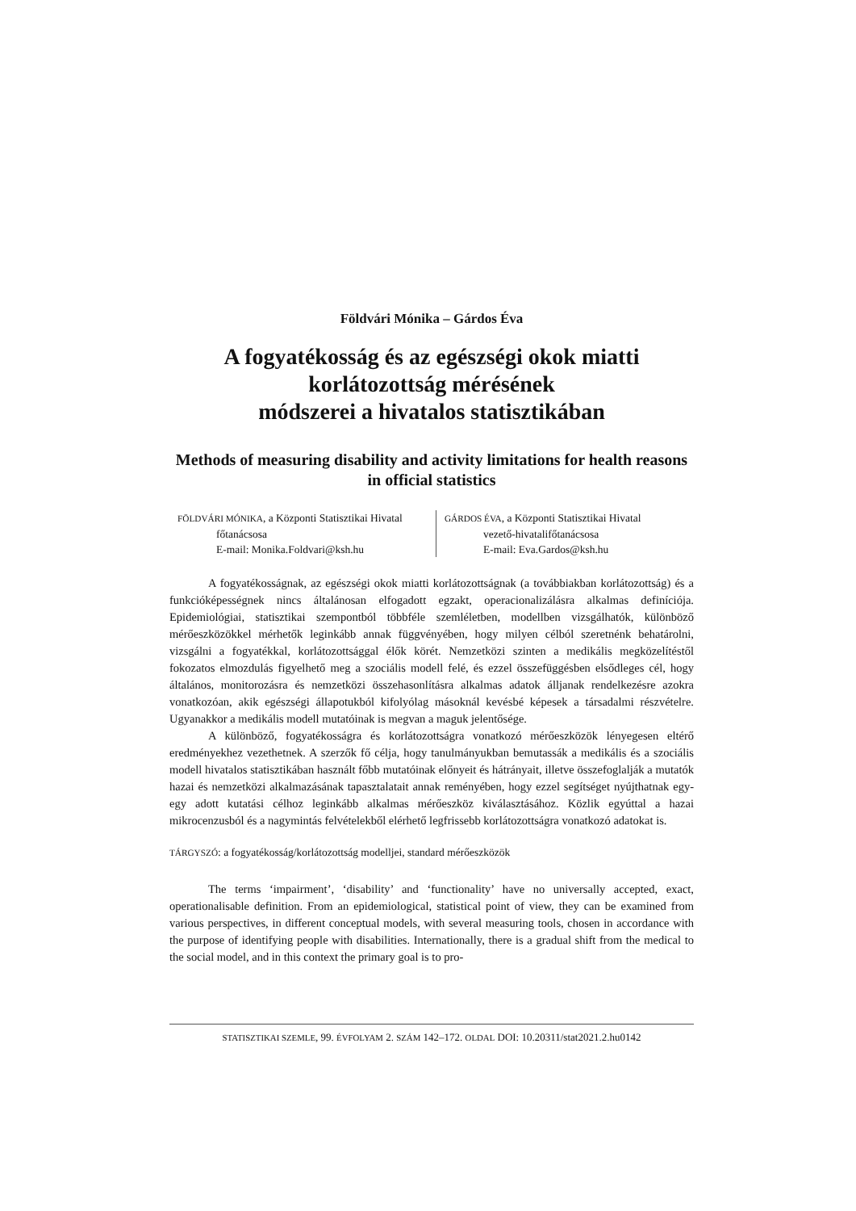Földvári Mónika – Gárdos Éva
A fogyatékosság és az egészségi okok miatti korlátozottság mérésének
módszerei a hivatalos statisztikában
Methods of measuring disability and activity limitations for health reasons in official statistics
FÖLDVÁRI MÓNIKA, a Központi Statisztikai Hivatal
főtanácsosa
E-mail: Monika.Foldvari@ksh.hu
GÁRDOS ÉVA, a Központi Statisztikai Hivatal
vezető-hivatalifőtanácsosa
E-mail: Eva.Gardos@ksh.hu
A fogyatékosságnak, az egészségi okok miatti korlátozottságnak (a továbbiakban korláto­zottság) és a funkcióképességnek nincs általánosan elfogadott egzakt, operacionalizálásra alkalmas definíciója. Epidemiológiai, statisztikai szempontból többféle szemléletben, modellben vizsgálha­tók, különböző mérőeszközökkel mérhetők leginkább annak függvényében, hogy milyen célból szeretnénk behatárolni, vizsgálni a fogyatékkal, korlátozottsággal élők körét. Nemzetközi szinten a medikális megközelítéstől fokozatos elmozdulás figyelhető meg a szociális modell felé, és ezzel összefüggésben elsődleges cél, hogy általános, monitorozásra és nemzetközi összehasonlításra alkalmas adatok álljanak rendelkezésre azokra vonatkozóan, akik egészségi állapotukból kifolyólag másoknál kevésbé képesek a társadalmi részvételre. Ugyanakkor a medikális modell mutatóinak is megvan a maguk jelentősége.
A különböző, fogyatékosságra és korlátozottságra vonatkozó mérőeszközök lényegesen elté­rő eredményekhez vezethetnek. A szerzők fő célja, hogy tanulmányukban bemutassák a medikális és a szociális modell hivatalos statisztikában használt főbb mutatóinak előnyeit és hátrányait, illet­ve összefoglalják a mutatók hazai és nemzetközi alkalmazásának tapasztalatait annak reményében, hogy ezzel segítséget nyújthatnak egy-egy adott kutatási célhoz leginkább alkalmas mérőeszköz kiválasztásához. Közlik egyúttal a hazai mikrocenzusból és a nagymintás felvételekből elérhető legfrissebb korlátozottságra vonatkozó adatokat is.
TÁRGYSZÓ: a fogyatékosság/korlátozottság modelljei, standard mérőeszközök
The terms ‘impairment’, ‘disability’ and ‘functionality’ have no universally accepted, exact, operationalisable definition. From an epidemiological, statistical point of view, they can be exam­ined from various perspectives, in different conceptual models, with several measuring tools, cho­sen in accordance with the purpose of identifying people with disabilities. Internationally, there is a gradual shift from the medical to the social model, and in this context the primary goal is to pro-
STATISZTIKAI SZEMLE, 99. ÉVFOLYAM 2. SZÁM 142–172. OLDAL DOI: 10.20311/stat2021.2.hu0142